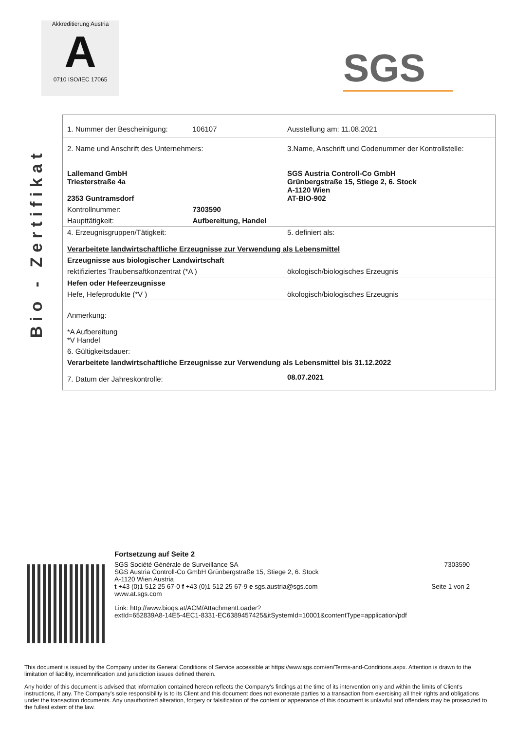Akkreditierung Austria
A
0710 ISO/IEC 17065
SGS
Bio - Zertifikat
| 1. Nummer der Bescheinigung: | 106107 | Ausstellung am: 11.08.2021 |
| 2. Name und Anschrift des Unternehmers: Lallemand GmbH Triesterstraße 4a 2353 Guntramsdorf | | 3.Name, Anschrift und Codenummer der Kontrollstelle: SGS Austria Controll-Co GmbH Grünbergstraße 15, Stiege 2, 6. Stock A-1120 Wien AT-BIO-902 |
| Kontrollnummer: | 7303590 | |
| Haupttätigkeit: | Aufbereitung, Handel | |
| 4. Erzeugnisgruppen/Tätigkeit: | | 5. definiert als: |
| Verarbeitete landwirtschaftliche Erzeugnisse zur Verwendung als Lebensmittel | | |
| Erzeugnisse aus biologischer Landwirtschaft | | |
| rektifiziertes Traubensaftkonzentrat (*A ) | | ökologisch/biologisches Erzeugnis |
| Hefen oder Hefeerzeugnisse | | |
| Hefe, Hefeprodukte (*V ) | | ökologisch/biologisches Erzeugnis |
| Anmerkung: *A Aufbereitung *V Handel | | |
| 6. Gültigkeitsdauer: | | |
| Verarbeitete landwirtschaftliche Erzeugnisse zur Verwendung als Lebensmittel bis 31.12.2022 | | |
| 7. Datum der Jahreskontrolle: | | 08.07.2021 |
Fortsetzung auf Seite 2
SGS Société Générale de Surveillance SA
SGS Austria Controll-Co GmbH Grünbergstraße 15, Stiege 2, 6. Stock
A-1120 Wien Austria
t +43 (0)1 512 25 67-0 f +43 (0)1 512 25 67-9 e sgs.austria@sgs.com
www.at.sgs.com
7303590
Seite 1 von 2
Link: http://www.bioqs.at/ACM/AttachmentLoader?
extId=652839A8-14E5-4EC1-8331-EC6389457425&itSystemId=10001&contentType=application/pdf
This document is issued by the Company under its General Conditions of Service accessible at https://www.sgs.com/en/Terms-and-Conditions.aspx. Attention is drawn to the limitation of liability, indemnification and jurisdiction issues defined therein.
Any holder of this document is advised that information contained hereon reflects the Company's findings at the time of its intervention only and within the limits of Client's instructions, if any. The Company's sole responsibility is to its Client and this document does not exonerate parties to a transaction from exercising all their rights and obligations under the transaction documents. Any unauthorized alteration, forgery or falsification of the content or appearance of this document is unlawful and offenders may be prosecuted to the fullest extent of the law.